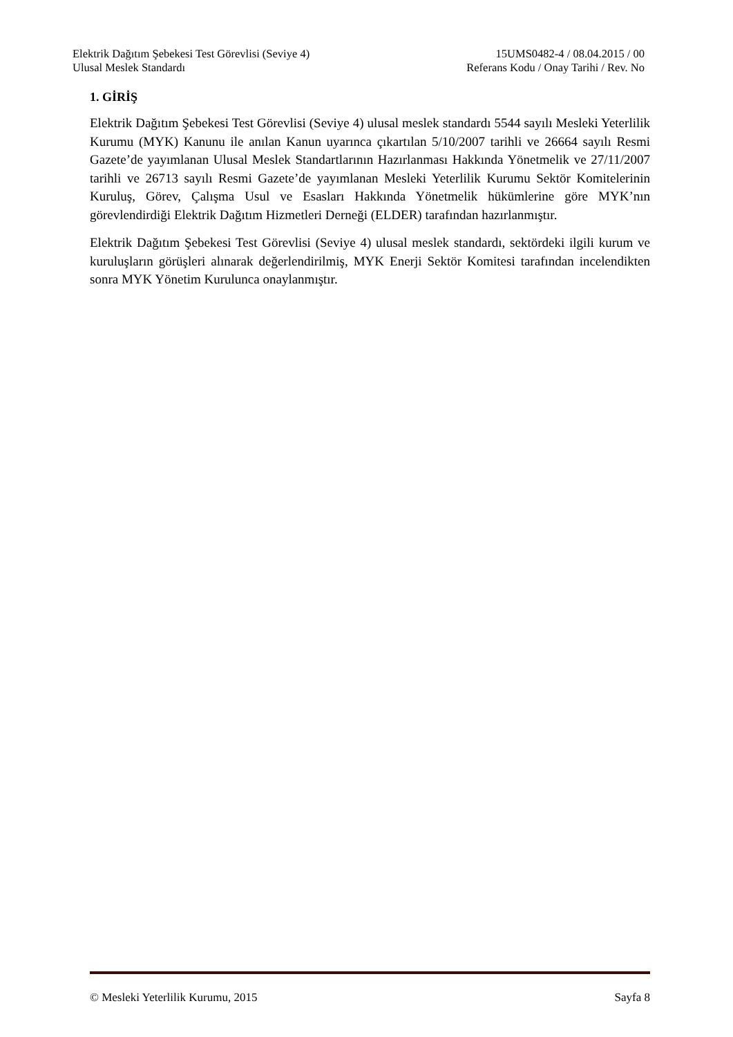Elektrik Dağıtım Şebekesi Test Görevlisi (Seviye 4)
Ulusal Meslek Standardı
15UMS0482-4 / 08.04.2015 / 00
Referans Kodu / Onay Tarihi / Rev. No
1. GİRİŞ
Elektrik Dağıtım Şebekesi Test Görevlisi (Seviye 4) ulusal meslek standardı 5544 sayılı Mesleki Yeterlilik Kurumu (MYK) Kanunu ile anılan Kanun uyarınca çıkartılan 5/10/2007 tarihli ve 26664 sayılı Resmi Gazete’de yayımlanan Ulusal Meslek Standartlarının Hazırlanması Hakkında Yönetmelik ve 27/11/2007 tarihli ve 26713 sayılı Resmi Gazete’de yayımlanan Mesleki Yeterlilik Kurumu Sektör Komitelerinin Kuruluş, Görev, Çalışma Usul ve Esasları Hakkında Yönetmelik hükümlerine göre MYK’nın görevlendirdiği Elektrik Dağıtım Hizmetleri Derneği (ELDER) tarafından hazırlanmıştır.
Elektrik Dağıtım Şebekesi Test Görevlisi (Seviye 4) ulusal meslek standardı, sektördeki ilgili kurum ve kuruluşların görüşleri alınarak değerlendirilmiş, MYK Enerji Sektör Komitesi tarafından incelendikten sonra MYK Yönetim Kurulunca onaylanmıştır.
© Mesleki Yeterlilik Kurumu, 2015 Sayfa 8